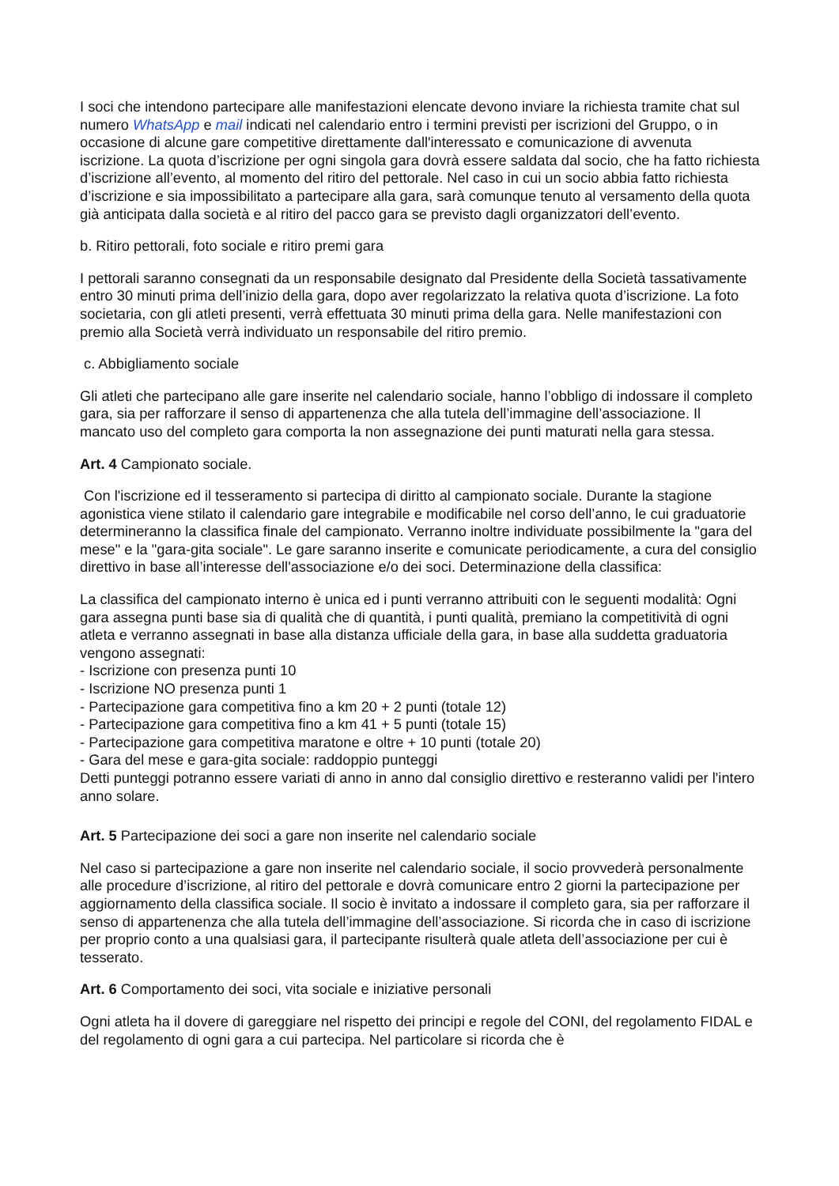I soci che intendono partecipare alle manifestazioni elencate devono inviare la richiesta tramite chat sul numero WhatsApp e mail indicati nel calendario entro i termini previsti per iscrizioni del Gruppo, o in occasione di alcune gare competitive direttamente dall'interessato e comunicazione di avvenuta iscrizione. La quota d’iscrizione per ogni singola gara dovrà essere saldata dal socio, che ha fatto richiesta d’iscrizione all’evento, al momento del ritiro del pettorale. Nel caso in cui un socio abbia fatto richiesta d’iscrizione e sia impossibilitato a partecipare alla gara, sarà comunque tenuto al versamento della quota già anticipata dalla società e al ritiro del pacco gara se previsto dagli organizzatori dell’evento.
b. Ritiro pettorali, foto sociale e ritiro premi gara
I pettorali saranno consegnati da un responsabile designato dal Presidente della Società tassativamente entro 30 minuti prima dell’inizio della gara, dopo aver regolarizzato la relativa quota d’iscrizione. La foto societaria, con gli atleti presenti, verrà effettuata 30 minuti prima della gara. Nelle manifestazioni con premio alla Società verrà individuato un responsabile del ritiro premio.
c. Abbigliamento sociale
Gli atleti che partecipano alle gare inserite nel calendario sociale, hanno l’obbligo di indossare il completo gara, sia per rafforzare il senso di appartenenza che alla tutela dell’immagine dell’associazione. Il mancato uso del completo gara comporta la non assegnazione dei punti maturati nella gara stessa.
Art. 4 Campionato sociale.
Con l'iscrizione ed il tesseramento si partecipa di diritto al campionato sociale. Durante la stagione agonistica viene stilato il calendario gare integrabile e modificabile nel corso dell’anno, le cui graduatorie determineranno la classifica finale del campionato. Verranno inoltre individuate possibilmente la "gara del mese" e la "gara-gita sociale". Le gare saranno inserite e comunicate periodicamente, a cura del consiglio direttivo in base all’interesse dell'associazione e/o dei soci. Determinazione della classifica:
La classifica del campionato interno è unica ed i punti verranno attribuiti con le seguenti modalità: Ogni gara assegna punti base sia di qualità che di quantità, i punti qualità, premiano la competitività di ogni atleta e verranno assegnati in base alla distanza ufficiale della gara, in base alla suddetta graduatoria vengono assegnati:
- Iscrizione con presenza punti 10
- Iscrizione NO presenza punti 1
- Partecipazione gara competitiva fino a km 20 + 2 punti (totale 12)
- Partecipazione gara competitiva fino a km 41 + 5 punti (totale 15)
- Partecipazione gara competitiva maratone e oltre + 10 punti (totale 20)
- Gara del mese e gara-gita sociale: raddoppio punteggi
Detti punteggi potranno essere variati di anno in anno dal consiglio direttivo e resteranno validi per l'intero anno solare.
Art. 5 Partecipazione dei soci a gare non inserite nel calendario sociale
Nel caso si partecipazione a gare non inserite nel calendario sociale, il socio provvederà personalmente alle procedure d’iscrizione, al ritiro del pettorale e dovrà comunicare entro 2 giorni la partecipazione per aggiornamento della classifica sociale. Il socio è invitato a indossare il completo gara, sia per rafforzare il senso di appartenenza che alla tutela dell’immagine dell’associazione. Si ricorda che in caso di iscrizione per proprio conto a una qualsiasi gara, il partecipante risulterà quale atleta dell’associazione per cui è tesserato.
Art. 6 Comportamento dei soci, vita sociale e iniziative personali
Ogni atleta ha il dovere di gareggiare nel rispetto dei principi e regole del CONI, del regolamento FIDAL e del regolamento di ogni gara a cui partecipa. Nel particolare si ricorda che è